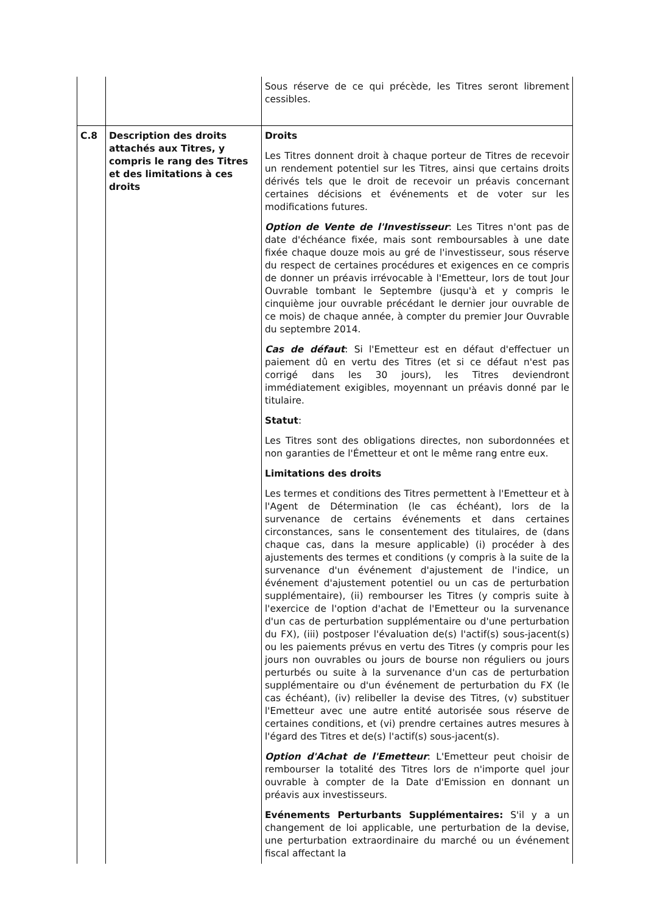| | | Sous réserve de ce qui précède, les Titres seront librement cessibles. |
| C.8 | Description des droits attachés aux Titres, y compris le rang des Titres et des limitations à ces droits | Droits Les Titres donnent droit à chaque porteur de Titres de recevoir un rendement potentiel sur les Titres, ainsi que certains droits dérivés tels que le droit de recevoir un préavis concernant certaines décisions et événements et de voter sur les modifications futures. Option de Vente de l'Investisseur : Les Titres n'ont pas de date d'échéance fixée, mais sont remboursables à une date fixée chaque douze mois au gré de l'investisseur, sous réserve du respect de certaines procédures et exigences en ce compris de donner un préavis irrévocable à l'Emetteur, lors de tout Jour Ouvrable tombant le Septembre (jusqu'à et y compris le cinquième jour ouvrable précédant le dernier jour ouvrable de ce mois) de chaque année, à compter du premier Jour Ouvrable du septembre 2014. Cas de défaut : Si l'Emetteur est en défaut d'effectuer un paiement dû en vertu des Titres (et si ce défaut n'est pas corrigé dans les 30 jours), les Titres deviendront immédiatement exigibles, moyennant un préavis donné par le titulaire. Statut : Les Titres sont des obligations directes, non subordonnées et non garanties de l'Émetteur et ont le même rang entre eux. Limitations des droits Les termes et conditions des Titres permettent à l'Emetteur et à l'Agent de Détermination (le cas échéant), lors de la survenance de certains événements et dans certaines circonstances, sans le consentement des titulaires, de (dans chaque cas, dans la mesure applicable) (i) procéder à des ajustements des termes et conditions (y compris à la suite de la survenance d'un événement d'ajustement de l'indice, un événement d'ajustement potentiel ou un cas de perturbation supplémentaire), (ii) rembourser les Titres (y compris suite à l'exercice de l'option d'achat de l'Emetteur ou la survenance d'un cas de perturbation supplémentaire ou d'une perturbation du FX), (iii) postposer l'évaluation de(s) l'actif(s) sous-jacent(s) ou les paiements prévus en vertu des Titres (y compris pour les jours non ouvrables ou jours de bourse non réguliers ou jours perturbés ou suite à la survenance d'un cas de perturbation supplémentaire ou d'un événement de perturbation du FX (le cas échéant), (iv) relibeller la devise des Titres, (v) substituer l'Emetteur avec une autre entité autorisée sous réserve de certaines conditions, et (vi) prendre certaines autres mesures à l'égard des Titres et de(s) l'actif(s) sous-jacent(s). Option d'Achat de l'Emetteur : L'Emetteur peut choisir de rembourser la totalité des Titres lors de n'importe quel jour ouvrable à compter de la Date d'Emission en donnant un préavis aux investisseurs. Evénements Perturbants Supplémentaires: S'il y a un changement de loi applicable, une perturbation de la devise, une perturbation extraordinaire du marché ou un événement fiscal affectant la |